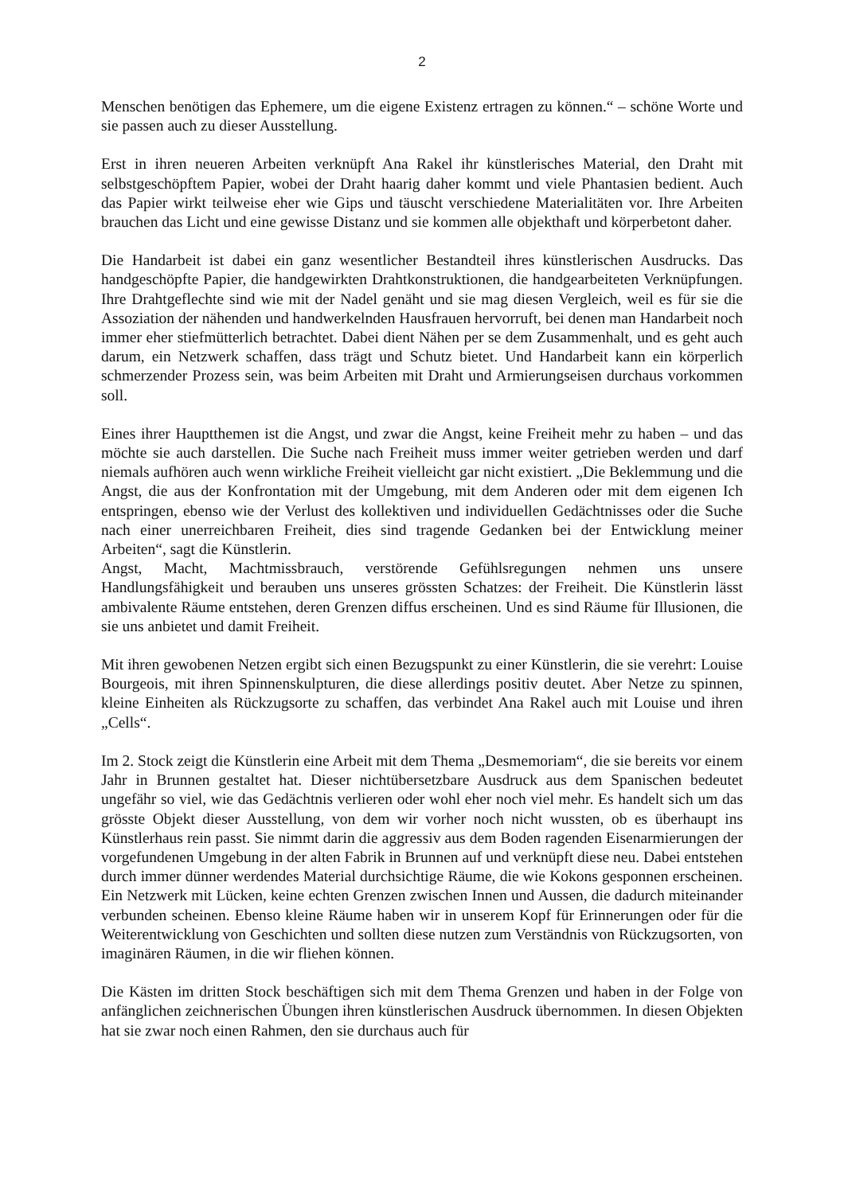2
Menschen benötigen das Ephemere, um die eigene Existenz ertragen zu können.“ – schöne Worte und sie passen auch zu dieser Ausstellung.
Erst in ihren neueren Arbeiten verknüpft Ana Rakel ihr künstlerisches Material, den Draht mit selbstgeschöpftem Papier, wobei der Draht haarig daher kommt und viele Phantasien bedient. Auch das Papier wirkt teilweise eher wie Gips und täuscht verschiedene Materialitäten vor. Ihre Arbeiten brauchen das Licht und eine gewisse Distanz und sie kommen alle objekthaft und körperbetont daher.
Die Handarbeit ist dabei ein ganz wesentlicher Bestandteil ihres künstlerischen Ausdrucks. Das handgeschöpfte Papier, die handgewirkten Drahtkonstruktionen, die handgearbeiteten Verknüpfungen. Ihre Drahtgeflechte sind wie mit der Nadel genäht und sie mag diesen Vergleich, weil es für sie die Assoziation der nähenden und handwerkelnden Hausfrauen hervorruft, bei denen man Handarbeit noch immer eher stiefmütterlich betrachtet. Dabei dient Nähen per se dem Zusammenhalt, und es geht auch darum, ein Netzwerk schaffen, dass trägt und Schutz bietet. Und Handarbeit kann ein körperlich schmerzender Prozess sein, was beim Arbeiten mit Draht und Armierungseisen durchaus vorkommen soll.
Eines ihrer Hauptthemen ist die Angst, und zwar die Angst, keine Freiheit mehr zu haben – und das möchte sie auch darstellen. Die Suche nach Freiheit muss immer weiter getrieben werden und darf niemals aufhören auch wenn wirkliche Freiheit vielleicht gar nicht existiert. „Die Beklemmung und die Angst, die aus der Konfrontation mit der Umgebung, mit dem Anderen oder mit dem eigenen Ich entspringen, ebenso wie der Verlust des kollektiven und individuellen Gedächtnisses oder die Suche nach einer unerreichbaren Freiheit, dies sind tragende Gedanken bei der Entwicklung meiner Arbeiten“, sagt die Künstlerin.
Angst, Macht, Machtmissbrauch, verstörende Gefühlsregungen nehmen uns unsere Handlungsfähigkeit und berauben uns unseres grössten Schatzes: der Freiheit. Die Künstlerin lässt ambivalente Räume entstehen, deren Grenzen diffus erscheinen. Und es sind Räume für Illusionen, die sie uns anbietet und damit Freiheit.
Mit ihren gewobenen Netzen ergibt sich einen Bezugspunkt zu einer Künstlerin, die sie verehrt: Louise Bourgeois, mit ihren Spinnenskulpturen, die diese allerdings positiv deutet. Aber Netze zu spinnen, kleine Einheiten als Rückzugsorte zu schaffen, das verbindet Ana Rakel auch mit Louise und ihren „Cells“.
Im 2. Stock zeigt die Künstlerin eine Arbeit mit dem Thema „Desmemoriam“, die sie bereits vor einem Jahr in Brunnen gestaltet hat. Dieser nichtübersetzbare Ausdruck aus dem Spanischen bedeutet ungefähr so viel, wie das Gedächtnis verlieren oder wohl eher noch viel mehr. Es handelt sich um das grösste Objekt dieser Ausstellung, von dem wir vorher noch nicht wussten, ob es überhaupt ins Künstlerhaus rein passt. Sie nimmt darin die aggressiv aus dem Boden ragenden Eisenarmierungen der vorgefundenen Umgebung in der alten Fabrik in Brunnen auf und verknüpft diese neu. Dabei entstehen durch immer dünner werdendes Material durchsichtige Räume, die wie Kokons gesponnen erscheinen. Ein Netzwerk mit Lücken, keine echten Grenzen zwischen Innen und Aussen, die dadurch miteinander verbunden scheinen. Ebenso kleine Räume haben wir in unserem Kopf für Erinnerungen oder für die Weiterentwicklung von Geschichten und sollten diese nutzen zum Verständnis von Rückzugsorten, von imaginären Räumen, in die wir fliehen können.
Die Kästen im dritten Stock beschäftigen sich mit dem Thema Grenzen und haben in der Folge von anfänglichen zeichnerischen Übungen ihren künstlerischen Ausdruck übernommen. In diesen Objekten hat sie zwar noch einen Rahmen, den sie durchaus auch für